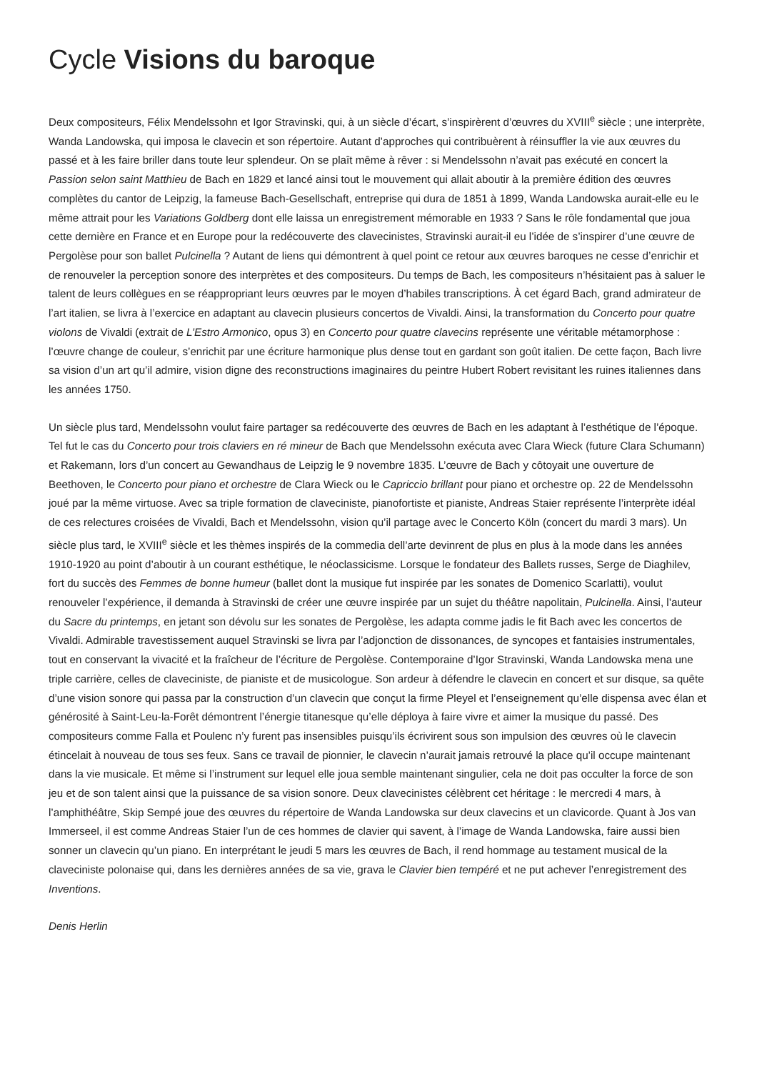Cycle Visions du baroque
Deux compositeurs, Félix Mendelssohn et Igor Stravinski, qui, à un siècle d’écart, s’inspirèrent d’œuvres du XVIII<sup>e</sup> siècle ; une interprète, Wanda Landowska, qui imposa le clavecin et son répertoire. Autant d’approches qui contribuèrent à réinsuffler la vie aux œuvres du passé et à les faire briller dans toute leur splendeur. On se plaît même à rêver : si Mendelssohn n’avait pas exécuté en concert la Passion selon saint Matthieu de Bach en 1829 et lancé ainsi tout le mouvement qui allait aboutir à la première édition des œuvres complètes du cantor de Leipzig, la fameuse Bach-Gesellschaft, entreprise qui dura de 1851 à 1899, Wanda Landowska aurait-elle eu le même attrait pour les Variations Goldberg dont elle laissa un enregistrement mémorable en 1933 ? Sans le rôle fondamental que joua cette dernière en France et en Europe pour la redécouverte des clavecinistes, Stravinski aurait-il eu l’idée de s’inspirer d’une œuvre de Pergolèse pour son ballet Pulcinella ? Autant de liens qui démontrent à quel point ce retour aux œuvres baroques ne cesse d’enrichir et de renouveler la perception sonore des interprètes et des compositeurs. Du temps de Bach, les compositeurs n’hésitaient pas à saluer le talent de leurs collègues en se réappropriant leurs œuvres par le moyen d’habiles transcriptions. À cet égard Bach, grand admirateur de l’art italien, se livra à l’exercice en adaptant au clavecin plusieurs concertos de Vivaldi. Ainsi, la transformation du Concerto pour quatre violons de Vivaldi (extrait de L’Estro Armonico, opus 3) en Concerto pour quatre clavecins représente une véritable métamorphose : l’œuvre change de couleur, s’enrichit par une écriture harmonique plus dense tout en gardant son goût italien. De cette façon, Bach livre sa vision d’un art qu’il admire, vision digne des reconstructions imaginaires du peintre Hubert Robert revisitant les ruines italiennes dans les années 1750.
Un siècle plus tard, Mendelssohn voulut faire partager sa redécouverte des œuvres de Bach en les adaptant à l’esthétique de l’époque. Tel fut le cas du Concerto pour trois claviers en ré mineur de Bach que Mendelssohn exécuta avec Clara Wieck (future Clara Schumann) et Rakemann, lors d’un concert au Gewandhaus de Leipzig le 9 novembre 1835. L’œuvre de Bach y côtoyait une ouverture de Beethoven, le Concerto pour piano et orchestre de Clara Wieck ou le Capriccio brillant pour piano et orchestre op. 22 de Mendelssohn joué par la même virtuose. Avec sa triple formation de claveciniste, pianofortiste et pianiste, Andreas Staier représente l’interprète idéal de ces relectures croisées de Vivaldi, Bach et Mendelssohn, vision qu’il partage avec le Concerto Köln (concert du mardi 3 mars). Un siècle plus tard, le XVIII<sup>e</sup> siècle et les thèmes inspirés de la commedia dell’arte devinrent de plus en plus à la mode dans les années 1910-1920 au point d’aboutir à un courant esthétique, le néoclassicisme. Lorsque le fondateur des Ballets russes, Serge de Diaghilev, fort du succès des Femmes de bonne humeur (ballet dont la musique fut inspirée par les sonates de Domenico Scarlatti), voulut renouveler l’expérience, il demanda à Stravinski de créer une œuvre inspirée par un sujet du théâtre napolitain, Pulcinella. Ainsi, l’auteur du Sacre du printemps, en jetant son dévolu sur les sonates de Pergolèse, les adapta comme jadis le fit Bach avec les concertos de Vivaldi. Admirable travestissement auquel Stravinski se livra par l’adjonction de dissonances, de syncopes et fantaisies instrumentales, tout en conservant la vivacité et la fraîcheur de l’écriture de Pergolèse. Contemporaine d’Igor Stravinski, Wanda Landowska mena une triple carrière, celles de claveciniste, de pianiste et de musicologue. Son ardeur à défendre le clavecin en concert et sur disque, sa quête d’une vision sonore qui passa par la construction d’un clavecin que conçut la firme Pleyel et l’enseignement qu’elle dispensa avec élan et générosité à Saint-Leu-la-Forêt démontrent l’énergie titanesque qu’elle déploya à faire vivre et aimer la musique du passé. Des compositeurs comme Falla et Poulenc n’y furent pas insensibles puisqu’ils écrivirent sous son impulsion des œuvres où le clavecin étincelait à nouveau de tous ses feux. Sans ce travail de pionnier, le clavecin n’aurait jamais retrouvé la place qu’il occupe maintenant dans la vie musicale. Et même si l’instrument sur lequel elle joua semble maintenant singulier, cela ne doit pas occulter la force de son jeu et de son talent ainsi que la puissance de sa vision sonore. Deux clavecinistes célèbrent cet héritage : le mercredi 4 mars, à l’amphithéâtre, Skip Sempé joue des œuvres du répertoire de Wanda Landowska sur deux clavecins et un clavicorde. Quant à Jos van Immerseel, il est comme Andreas Staier l’un de ces hommes de clavier qui savent, à l’image de Wanda Landowska, faire aussi bien sonner un clavecin qu’un piano. En interprétant le jeudi 5 mars les œuvres de Bach, il rend hommage au testament musical de la claveciniste polonaise qui, dans les dernières années de sa vie, grava le Clavier bien tempéré et ne put achever l’enregistrement des Inventions.
Denis Herlin